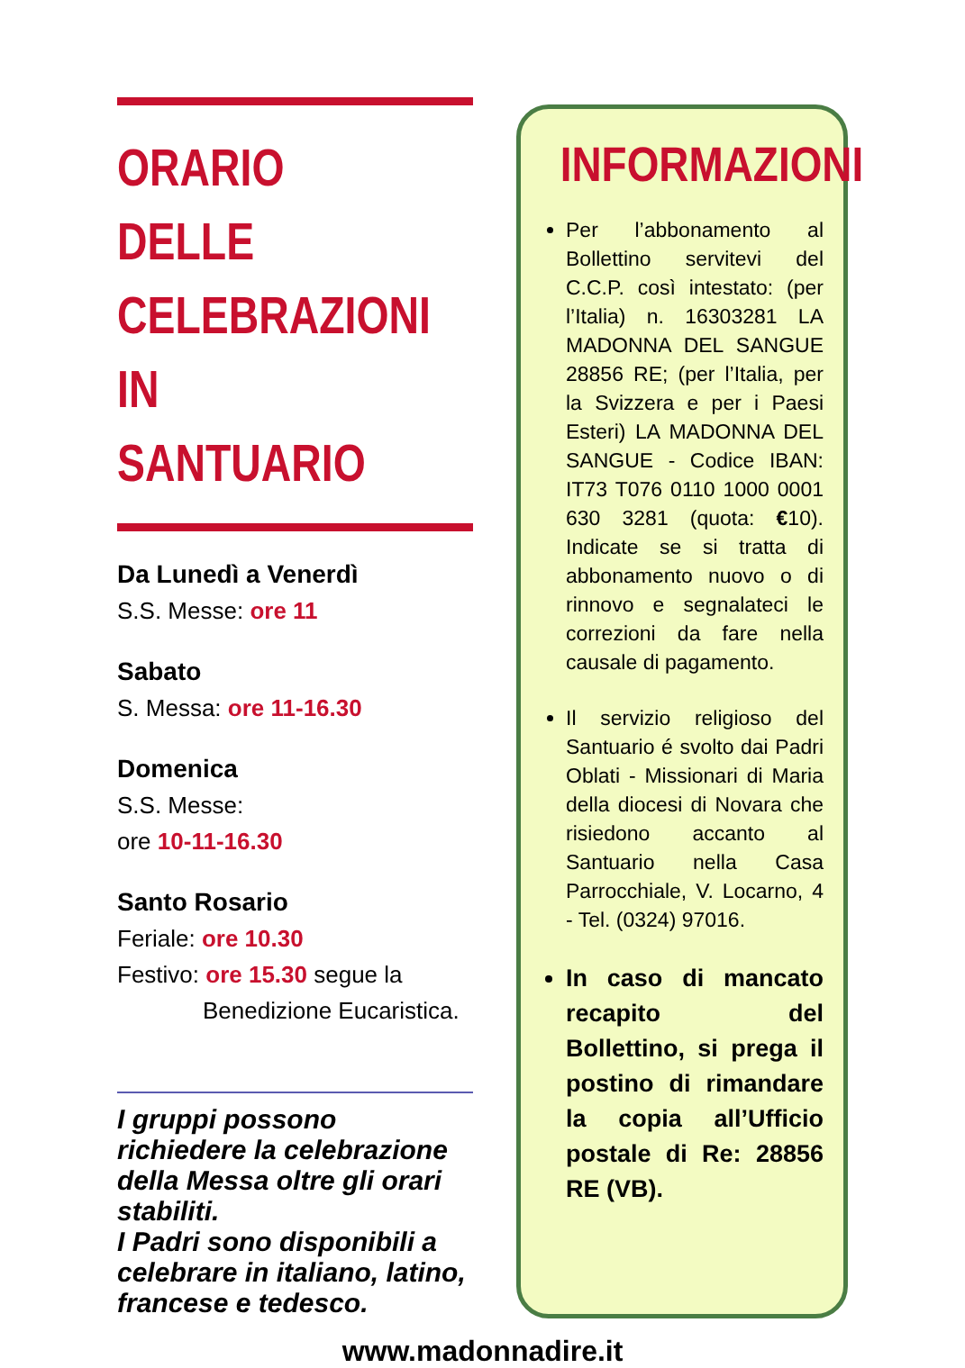ORARIO DELLE
CELEBRAZIONI
IN SANTUARIO
Da Lunedì a Venerdì
S.S. Messe: ore 11
Sabato
S. Messa: ore 11-16.30
Domenica
S.S. Messe:
ore 10-11-16.30
Santo Rosario
Feriale: ore 10.30
Festivo: ore 15.30 segue la
Benedizione Eucaristica.
I gruppi possono richiedere la celebrazione della Messa oltre gli orari stabiliti.
I Padri sono disponibili a celebrare in italiano, latino, francese e tedesco.
INFORMAZIONI
Per l’abbonamento al Bollettino servitevi del C.C.P. così intestato: (per l’Italia) n. 16303281 LA MADONNA DEL SANGUE 28856 RE; (per l’Italia, per la Svizzera e per i Paesi Esteri) LA MADONNA DEL SANGUE - Codice IBAN: IT73 T076 0110 1000 0001 630 3281 (quota: €10). Indicate se si tratta di abbonamento nuovo o di rinnovo e segnalateci le correzioni da fare nella causale di pagamento.
Il servizio religioso del Santuario é svolto dai Padri Oblati - Missionari di Maria della diocesi di Novara che risiedono accanto al Santuario nella Casa Parrocchiale, V. Locarno, 4 - Tel. (0324) 97016.
In caso di mancato recapito del Bollettino, si prega il postino di rimandare la copia all’Ufficio postale di Re: 28856 RE (VB).
www.madonnadire.it